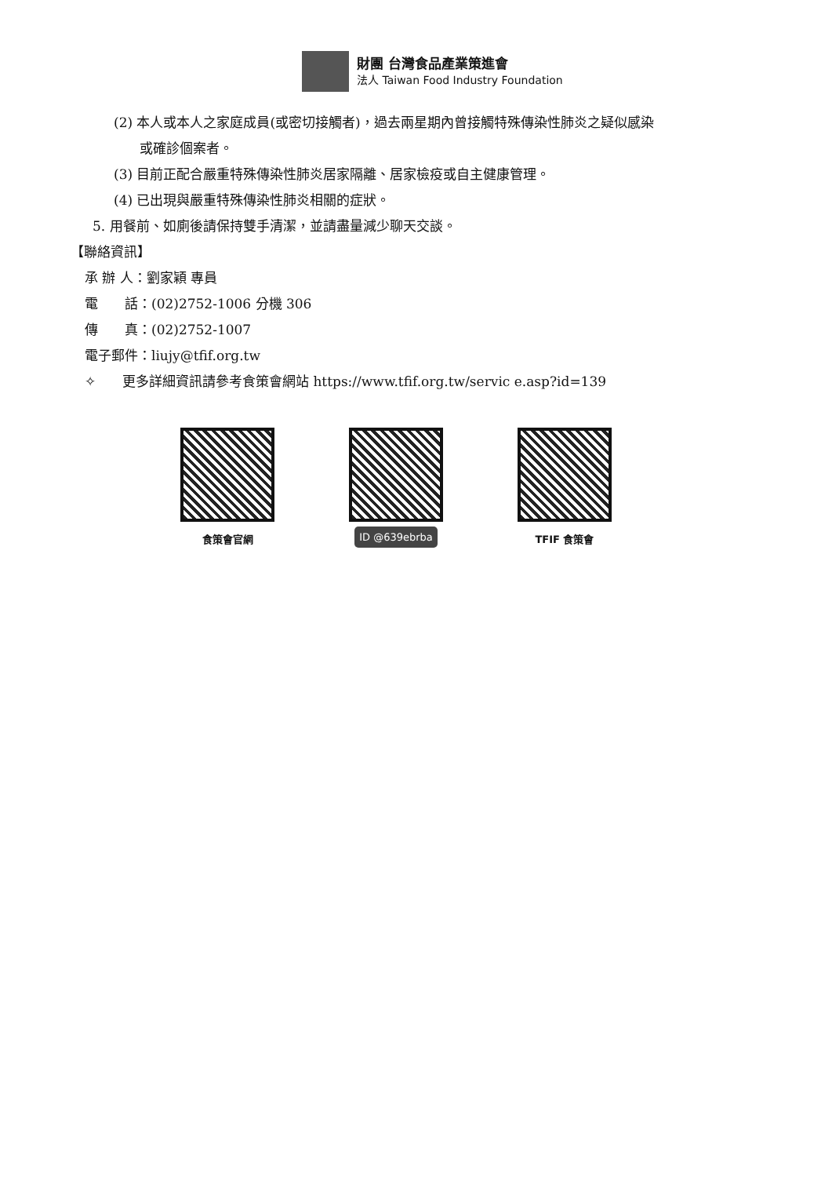財團 台灣食品產業策進會
法人 Taiwan Food Industry Foundation
(2) 本人或本人之家庭成員(或密切接觸者)，過去兩星期內曾接觸特殊傳染性肺炎之疑似感染
或確診個案者。
(3) 目前正配合嚴重特殊傳染性肺炎居家隔離、居家檢疫或自主健康管理。
(4) 已出現與嚴重特殊傳染性肺炎相關的症狀。
5. 用餐前、如廁後請保持雙手清潔，並請盡量減少聊天交談。
【聯絡資訊】
承 辦 人：劉家穎 專員
電　　話：(02)2752-1006 分機 306
傳　　真：(02)2752-1007
電子郵件：liujy@tfif.org.tw
✧　　更多詳細資訊請參考食策會網站 https://www.tfif.org.tw/servic e.asp?id=139
食策會官網
ID @639ebrba
TFIF 食策會